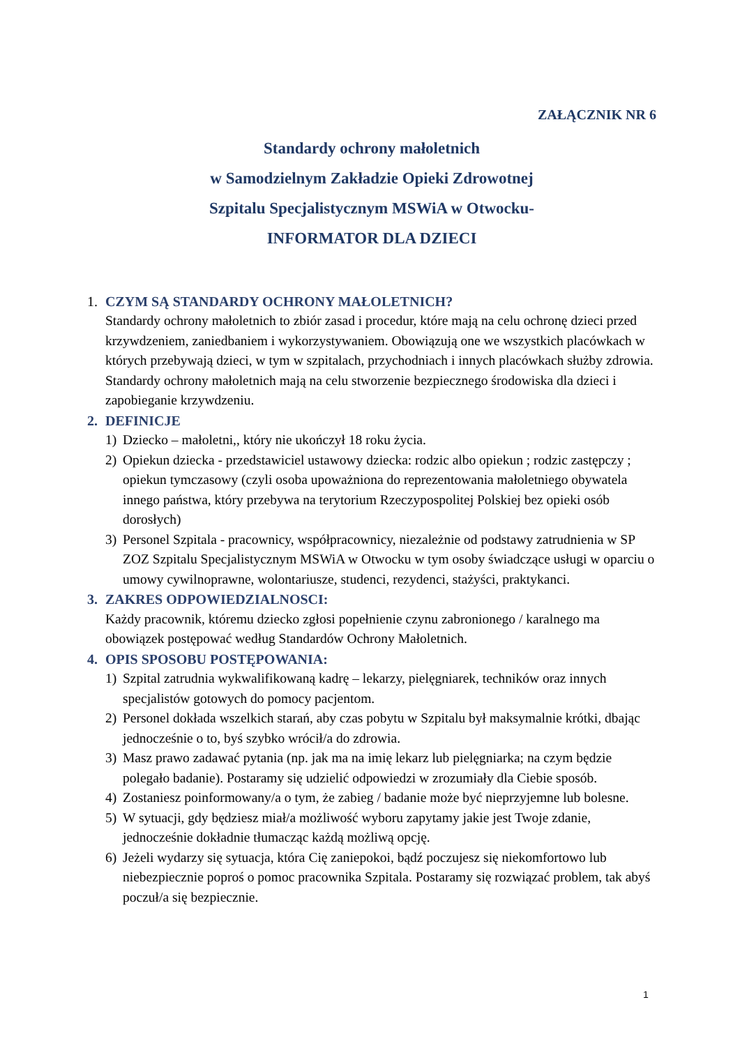ZAŁĄCZNIK NR 6
Standardy ochrony małoletnich
w Samodzielnym Zakładzie Opieki Zdrowotnej
Szpitalu Specjalistycznym MSWiA w Otwocku-
INFORMATOR DLA DZIECI
1. CZYM SĄ STANDARDY OCHRONY MAŁOLETNICH?
Standardy ochrony małoletnich to zbiór zasad i procedur, które mają na celu ochronę dzieci przed krzywdzeniem, zaniedbaniem i wykorzystywaniem. Obowiązują one we wszystkich placówkach w których przebywają dzieci, w tym w szpitalach, przychodniach i innych placówkach służby zdrowia. Standardy ochrony małoletnich mają na celu stworzenie bezpiecznego środowiska dla dzieci i zapobieganie krzywdzeniu.
2. DEFINICJE
1) Dziecko – małoletni,, który nie ukończył 18 roku życia.
2) Opiekun dziecka - przedstawiciel ustawowy dziecka: rodzic albo opiekun ; rodzic zastępczy ; opiekun tymczasowy (czyli osoba upoważniona do reprezentowania małoletniego obywatela innego państwa, który przebywa na terytorium Rzeczypospolitej Polskiej bez opieki osób dorosłych)
3) Personel Szpitala - pracownicy, współpracownicy, niezależnie od podstawy zatrudnienia w SP ZOZ Szpitalu Specjalistycznym MSWiA w Otwocku w tym osoby świadczące usługi w oparciu o umowy cywilnoprawne, wolontariusze, studenci, rezydenci, stażyści, praktykanci.
3. ZAKRES ODPOWIEDZIALNOSCI:
Każdy pracownik, któremu dziecko zgłosi popełnienie czynu zabronionego / karalnego ma obowiązek postępować według Standardów Ochrony Małoletnich.
4. OPIS SPOSOBU POSTĘPOWANIA:
1) Szpital zatrudnia wykwalifikowaną kadrę – lekarzy, pielęgniarek, techników oraz innych specjalistów gotowych do pomocy pacjentom.
2) Personel dokłada wszelkich starań, aby czas pobytu w Szpitalu był maksymalnie krótki, dbając jednocześnie o to, byś szybko wrócił/a do zdrowia.
3) Masz prawo zadawać pytania (np. jak ma na imię lekarz lub pielęgniarka; na czym będzie polegało badanie). Postaramy się udzielić odpowiedzi w zrozumiały dla Ciebie sposób.
4) Zostaniesz poinformowany/a o tym, że zabieg / badanie może być nieprzyjemne lub bolesne.
5) W sytuacji, gdy będziesz miał/a możliwość wyboru zapytamy jakie jest Twoje zdanie, jednocześnie dokładnie tłumacząc każdą możliwą opcję.
6) Jeżeli wydarzy się sytuacja, która Cię zaniepokoi, bądź poczujesz się niekomfortowo lub niebezpiecznie poproś o pomoc pracownika Szpitala. Postaramy się rozwiązać problem, tak abyś poczuł/a się bezpiecznie.
1